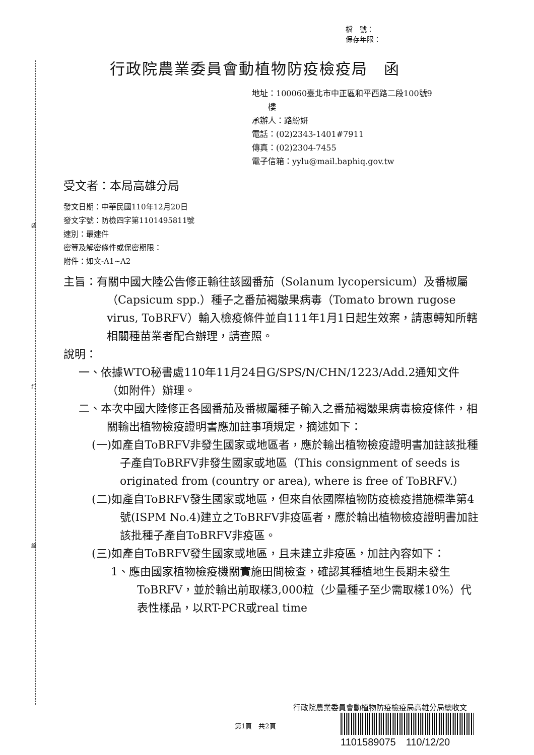裝
訂
線
檔　號：
保存年限：
行政院農業委員會動植物防疫檢疫局　函
地址：100060臺北市中正區和平西路二段100號9
　　樓
承辦人：路紛妍
電話：(02)2343-1401#7911
傳真：(02)2304-7455
電子信箱：yylu@mail.baphiq.gov.tw
受文者：本局高雄分局
發文日期：中華民國110年12月20日
發文字號：防檢四字第1101495811號
速別：最速件
密等及解密條件或保密期限：
附件：如文-A1~A2
主旨：有關中國大陸公告修正輸往該國番茄（Solanum lycopersicum）及番椒屬（Capsicum spp.）種子之番茄褐皺果病毒（Tomato brown rugose virus, ToBRFV）輸入檢疫條件並自111年1月1日起生效案，請惠轉知所轄相關種苗業者配合辦理，請查照。
說明：
一、依據WTO秘書處110年11月24日G/SPS/N/CHN/1223/Add.2通知文件（如附件）辦理。
二、本次中國大陸修正各國番茄及番椒屬種子輸入之番茄褐皺果病毒檢疫條件，相關輸出植物檢疫證明書應加註事項規定，摘述如下：
(一)如產自ToBRFV非發生國家或地區者，應於輸出植物檢疫證明書加註該批種子產自ToBRFV非發生國家或地區（This consignment of seeds is originated from (country or area), where is free of ToBRFV.）
(二)如產自ToBRFV發生國家或地區，但來自依國際植物防疫檢疫措施標準第4號(ISPM No.4)建立之ToBRFV非疫區者，應於輸出植物檢疫證明書加註該批種子產自ToBRFV非疫區。
(三)如產自ToBRFV發生國家或地區，且未建立非疫區，加註內容如下：
1、應由國家植物檢疫機關實施田間檢查，確認其種植地生長期未發生ToBRFV，並於輸出前取樣3,000粒（少量種子至少需取樣10%）代表性樣品，以RT-PCR或real time
行政院農業委員會動植物防疫檢疫局高雄分局總收文
第1頁　共2頁
1101589075　110/12/20